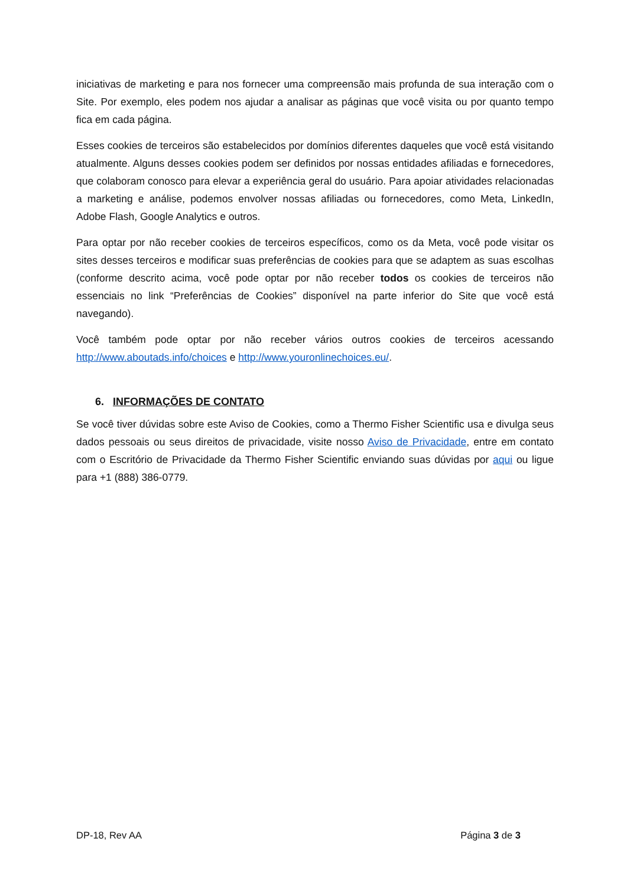iniciativas de marketing e para nos fornecer uma compreensão mais profunda de sua interação com o Site. Por exemplo, eles podem nos ajudar a analisar as páginas que você visita ou por quanto tempo fica em cada página.
Esses cookies de terceiros são estabelecidos por domínios diferentes daqueles que você está visitando atualmente. Alguns desses cookies podem ser definidos por nossas entidades afiliadas e fornecedores, que colaboram conosco para elevar a experiência geral do usuário. Para apoiar atividades relacionadas a marketing e análise, podemos envolver nossas afiliadas ou fornecedores, como Meta, LinkedIn, Adobe Flash, Google Analytics e outros.
Para optar por não receber cookies de terceiros específicos, como os da Meta, você pode visitar os sites desses terceiros e modificar suas preferências de cookies para que se adaptem as suas escolhas (conforme descrito acima, você pode optar por não receber todos os cookies de terceiros não essenciais no link “Preferências de Cookies” disponível na parte inferior do Site que você está navegando).
Você também pode optar por não receber vários outros cookies de terceiros acessando http://www.aboutads.info/choices e http://www.youronlinechoices.eu/.
6. INFORMAÇÕES DE CONTATO
Se você tiver dúvidas sobre este Aviso de Cookies, como a Thermo Fisher Scientific usa e divulga seus dados pessoais ou seus direitos de privacidade, visite nosso Aviso de Privacidade, entre em contato com o Escritório de Privacidade da Thermo Fisher Scientific enviando suas dúvidas por aqui ou ligue para +1 (888) 386-0779.
DP-18, Rev AA Página 3 de 3